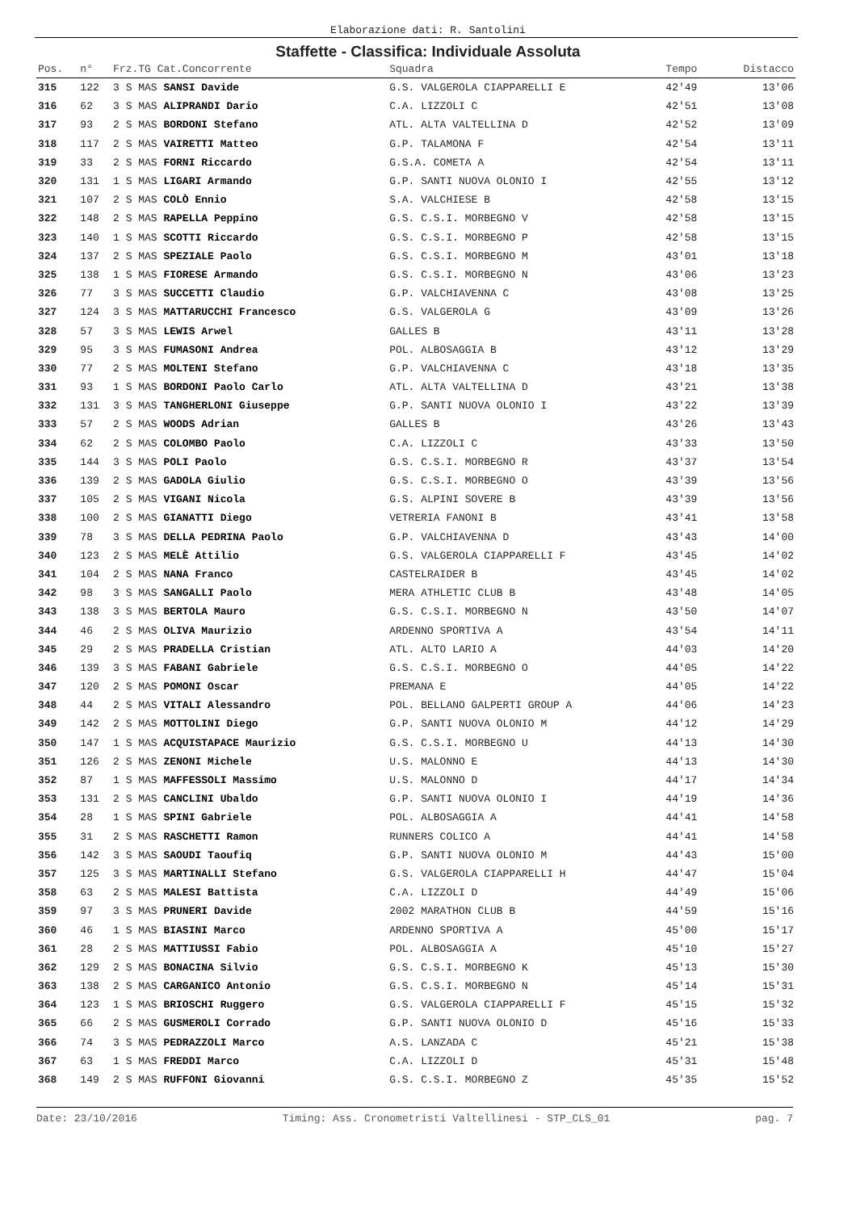Elaborazione dati: R. Santolini
Staffette - Classifica: Individuale Assoluta
| Pos. | n° | Frz.TG Cat.Concorrente | Squadra | Tempo | Distacco |
| --- | --- | --- | --- | --- | --- |
| 315 | 122 | 3 S MAS SANSI Davide | G.S. VALGEROLA CIAPPARELLI E | 42'49 | 13'06 |
| 316 | 62 | 3 S MAS ALIPRANDI Dario | C.A. LIZZOLI C | 42'51 | 13'08 |
| 317 | 93 | 2 S MAS BORDONI Stefano | ATL. ALTA VALTELLINA D | 42'52 | 13'09 |
| 318 | 117 | 2 S MAS VAIRETTI Matteo | G.P. TALAMONA F | 42'54 | 13'11 |
| 319 | 33 | 2 S MAS FORNI Riccardo | G.S.A. COMETA A | 42'54 | 13'11 |
| 320 | 131 | 1 S MAS LIGARI Armando | G.P. SANTI NUOVA OLONIO I | 42'55 | 13'12 |
| 321 | 107 | 2 S MAS COLÒ Ennio | S.A. VALCHIESE B | 42'58 | 13'15 |
| 322 | 148 | 2 S MAS RAPELLA Peppino | G.S. C.S.I. MORBEGNO V | 42'58 | 13'15 |
| 323 | 140 | 1 S MAS SCOTTI Riccardo | G.S. C.S.I. MORBEGNO P | 42'58 | 13'15 |
| 324 | 137 | 2 S MAS SPEZIALE Paolo | G.S. C.S.I. MORBEGNO M | 43'01 | 13'18 |
| 325 | 138 | 1 S MAS FIORESE Armando | G.S. C.S.I. MORBEGNO N | 43'06 | 13'23 |
| 326 | 77 | 3 S MAS SUCCETTI Claudio | G.P. VALCHIAVENNA C | 43'08 | 13'25 |
| 327 | 124 | 3 S MAS MATTARUCCHI Francesco | G.S. VALGEROLA G | 43'09 | 13'26 |
| 328 | 57 | 3 S MAS LEWIS Arwel | GALLES B | 43'11 | 13'28 |
| 329 | 95 | 3 S MAS FUMASONI Andrea | POL. ALBOSAGGIA B | 43'12 | 13'29 |
| 330 | 77 | 2 S MAS MOLTENI Stefano | G.P. VALCHIAVENNA C | 43'18 | 13'35 |
| 331 | 93 | 1 S MAS BORDONI Paolo Carlo | ATL. ALTA VALTELLINA D | 43'21 | 13'38 |
| 332 | 131 | 3 S MAS TANGHERLONI Giuseppe | G.P. SANTI NUOVA OLONIO I | 43'22 | 13'39 |
| 333 | 57 | 2 S MAS WOODS Adrian | GALLES B | 43'26 | 13'43 |
| 334 | 62 | 2 S MAS COLOMBO Paolo | C.A. LIZZOLI C | 43'33 | 13'50 |
| 335 | 144 | 3 S MAS POLI Paolo | G.S. C.S.I. MORBEGNO R | 43'37 | 13'54 |
| 336 | 139 | 2 S MAS GADOLA Giulio | G.S. C.S.I. MORBEGNO O | 43'39 | 13'56 |
| 337 | 105 | 2 S MAS VIGANI Nicola | G.S. ALPINI SOVERE B | 43'39 | 13'56 |
| 338 | 100 | 2 S MAS GIANATTI Diego | VETRERIA FANONI B | 43'41 | 13'58 |
| 339 | 78 | 3 S MAS DELLA PEDRINA Paolo | G.P. VALCHIAVENNA D | 43'43 | 14'00 |
| 340 | 123 | 2 S MAS MELÈ Attilio | G.S. VALGEROLA CIAPPARELLI F | 43'45 | 14'02 |
| 341 | 104 | 2 S MAS NANA Franco | CASTELRAIDER B | 43'45 | 14'02 |
| 342 | 98 | 3 S MAS SANGALLI Paolo | MERA ATHLETIC CLUB B | 43'48 | 14'05 |
| 343 | 138 | 3 S MAS BERTOLA Mauro | G.S. C.S.I. MORBEGNO N | 43'50 | 14'07 |
| 344 | 46 | 2 S MAS OLIVA Maurizio | ARDENNO SPORTIVA A | 43'54 | 14'11 |
| 345 | 29 | 2 S MAS PRADELLA Cristian | ATL. ALTO LARIO A | 44'03 | 14'20 |
| 346 | 139 | 3 S MAS FABANI Gabriele | G.S. C.S.I. MORBEGNO O | 44'05 | 14'22 |
| 347 | 120 | 2 S MAS POMONI Oscar | PREMANA E | 44'05 | 14'22 |
| 348 | 44 | 2 S MAS VITALI Alessandro | POL. BELLANO GALPERTI GROUP A | 44'06 | 14'23 |
| 349 | 142 | 2 S MAS MOTTOLINI Diego | G.P. SANTI NUOVA OLONIO M | 44'12 | 14'29 |
| 350 | 147 | 1 S MAS ACQUISTAPACE Maurizio | G.S. C.S.I. MORBEGNO U | 44'13 | 14'30 |
| 351 | 126 | 2 S MAS ZENONI Michele | U.S. MALONNO E | 44'13 | 14'30 |
| 352 | 87 | 1 S MAS MAFFESSOLI Massimo | U.S. MALONNO D | 44'17 | 14'34 |
| 353 | 131 | 2 S MAS CANCLINI Ubaldo | G.P. SANTI NUOVA OLONIO I | 44'19 | 14'36 |
| 354 | 28 | 1 S MAS SPINI Gabriele | POL. ALBOSAGGIA A | 44'41 | 14'58 |
| 355 | 31 | 2 S MAS RASCHETTI Ramon | RUNNERS COLICO A | 44'41 | 14'58 |
| 356 | 142 | 3 S MAS SAOUDI Taoufiq | G.P. SANTI NUOVA OLONIO M | 44'43 | 15'00 |
| 357 | 125 | 3 S MAS MARTINALLI Stefano | G.S. VALGEROLA CIAPPARELLI H | 44'47 | 15'04 |
| 358 | 63 | 2 S MAS MALESI Battista | C.A. LIZZOLI D | 44'49 | 15'06 |
| 359 | 97 | 3 S MAS PRUNERI Davide | 2002 MARATHON CLUB B | 44'59 | 15'16 |
| 360 | 46 | 1 S MAS BIASINI Marco | ARDENNO SPORTIVA A | 45'00 | 15'17 |
| 361 | 28 | 2 S MAS MATTIUSSI Fabio | POL. ALBOSAGGIA A | 45'10 | 15'27 |
| 362 | 129 | 2 S MAS BONACINA Silvio | G.S. C.S.I. MORBEGNO K | 45'13 | 15'30 |
| 363 | 138 | 2 S MAS CARGANICO Antonio | G.S. C.S.I. MORBEGNO N | 45'14 | 15'31 |
| 364 | 123 | 1 S MAS BRIOSCHI Ruggero | G.S. VALGEROLA CIAPPARELLI F | 45'15 | 15'32 |
| 365 | 66 | 2 S MAS GUSMEROLI Corrado | G.P. SANTI NUOVA OLONIO D | 45'16 | 15'33 |
| 366 | 74 | 3 S MAS PEDRAZZOLI Marco | A.S. LANZADA C | 45'21 | 15'38 |
| 367 | 63 | 1 S MAS FREDDI Marco | C.A. LIZZOLI D | 45'31 | 15'48 |
| 368 | 149 | 2 S MAS RUFFONI Giovanni | G.S. C.S.I. MORBEGNO Z | 45'35 | 15'52 |
Date: 23/10/2016 Timing: Ass. Cronometristi Valtellinesi - STP_CLS_01 pag. 7